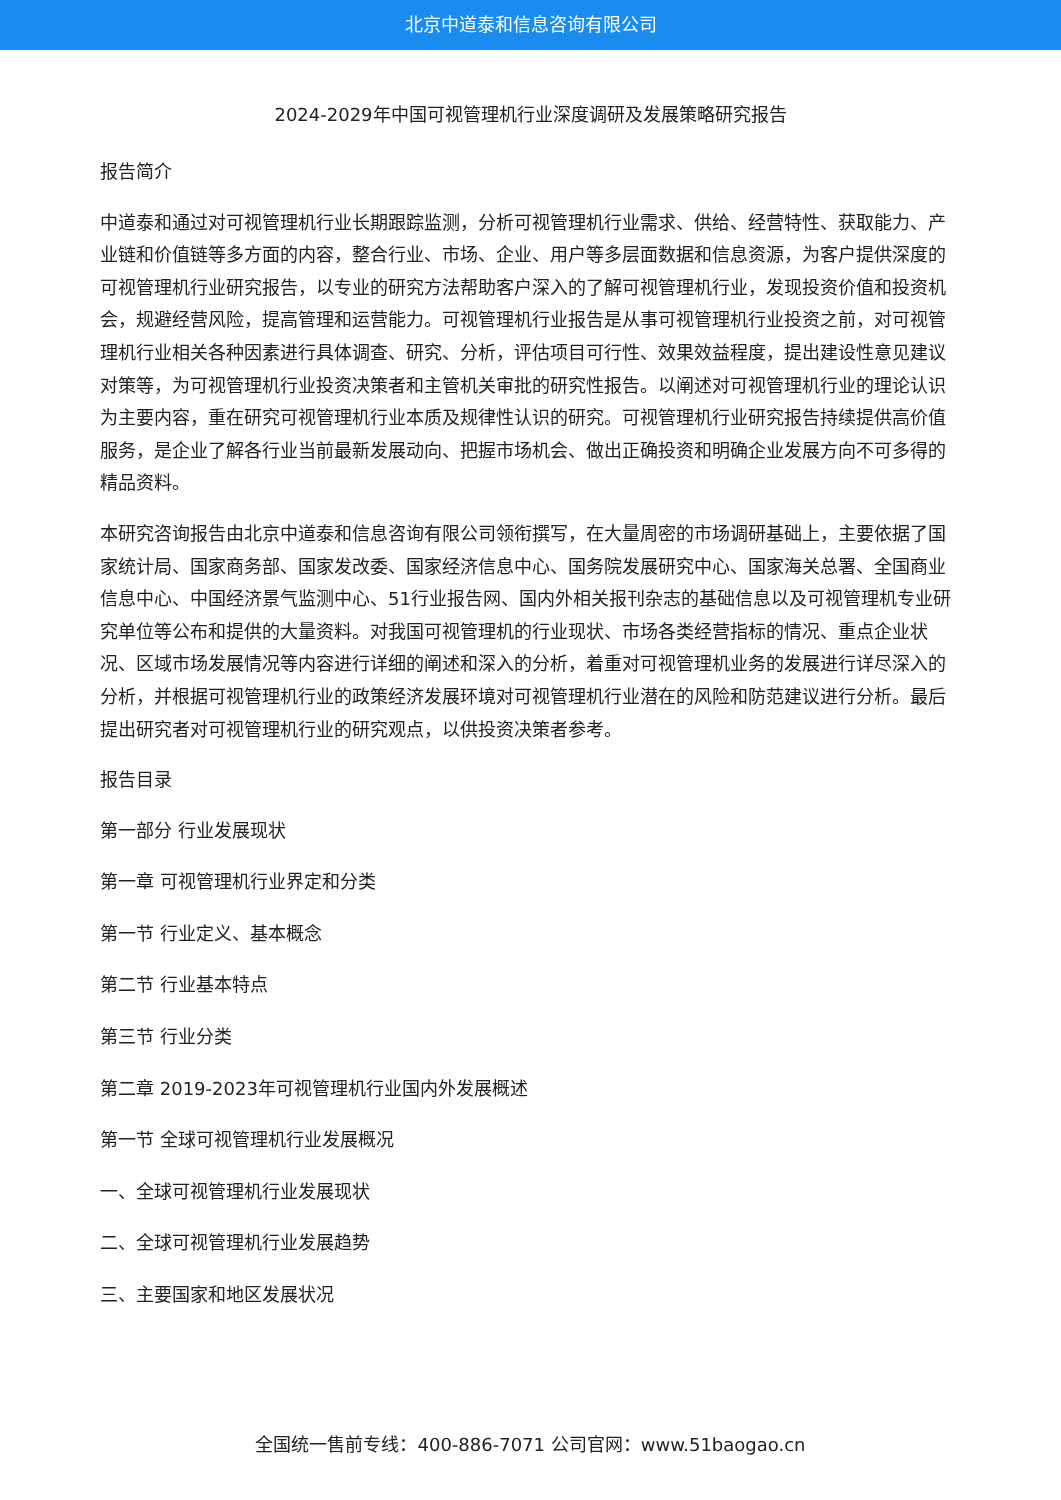北京中道泰和信息咨询有限公司
2024-2029年中国可视管理机行业深度调研及发展策略研究报告
报告简介
中道泰和通过对可视管理机行业长期跟踪监测，分析可视管理机行业需求、供给、经营特性、获取能力、产业链和价值链等多方面的内容，整合行业、市场、企业、用户等多层面数据和信息资源，为客户提供深度的可视管理机行业研究报告，以专业的研究方法帮助客户深入的了解可视管理机行业，发现投资价值和投资机会，规避经营风险，提高管理和运营能力。可视管理机行业报告是从事可视管理机行业投资之前，对可视管理机行业相关各种因素进行具体调查、研究、分析，评估项目可行性、效果效益程度，提出建设性意见建议对策等，为可视管理机行业投资决策者和主管机关审批的研究性报告。以阐述对可视管理机行业的理论认识为主要内容，重在研究可视管理机行业本质及规律性认识的研究。可视管理机行业研究报告持续提供高价值服务，是企业了解各行业当前最新发展动向、把握市场机会、做出正确投资和明确企业发展方向不可多得的精品资料。
本研究咨询报告由北京中道泰和信息咨询有限公司领衔撰写，在大量周密的市场调研基础上，主要依据了国家统计局、国家商务部、国家发改委、国家经济信息中心、国务院发展研究中心、国家海关总署、全国商业信息中心、中国经济景气监测中心、51行业报告网、国内外相关报刊杂志的基础信息以及可视管理机专业研究单位等公布和提供的大量资料。对我国可视管理机的行业现状、市场各类经营指标的情况、重点企业状况、区域市场发展情况等内容进行详细的阐述和深入的分析，着重对可视管理机业务的发展进行详尽深入的分析，并根据可视管理机行业的政策经济发展环境对可视管理机行业潜在的风险和防范建议进行分析。最后提出研究者对可视管理机行业的研究观点，以供投资决策者参考。
报告目录
第一部分 行业发展现状
第一章 可视管理机行业界定和分类
第一节 行业定义、基本概念
第二节 行业基本特点
第三节 行业分类
第二章 2019-2023年可视管理机行业国内外发展概述
第一节 全球可视管理机行业发展概况
一、全球可视管理机行业发展现状
二、全球可视管理机行业发展趋势
三、主要国家和地区发展状况
全国统一售前专线：400-886-7071 公司官网：www.51baogao.cn